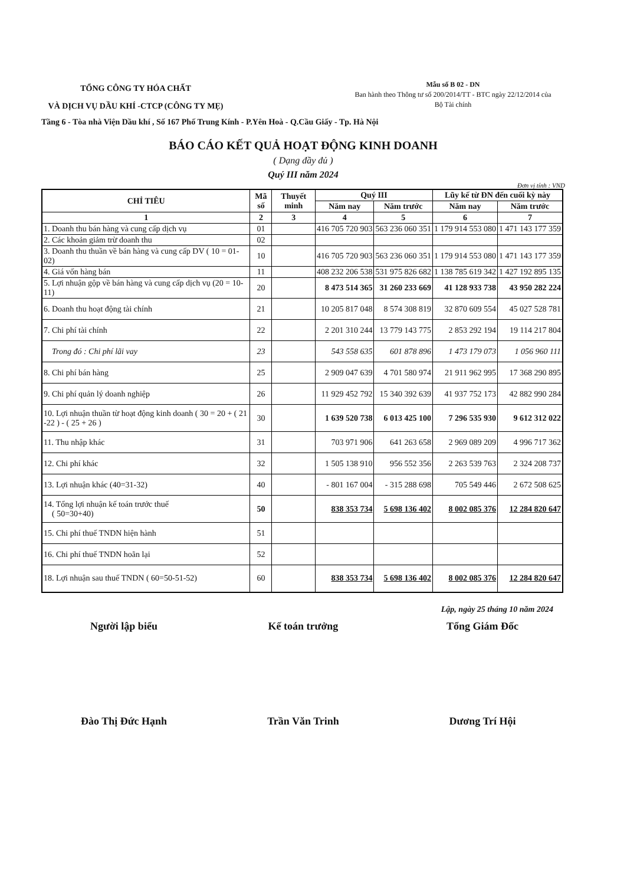TỔNG CÔNG TY HÓA CHẤT
VÀ DỊCH VỤ DẦU KHÍ -CTCP (CÔNG TY MẸ)
Mẫu số B 02 - DN
Ban hành theo Thông tư số 200/2014/TT - BTC ngày 22/12/2014 của
Bộ Tài chính
Tầng 6 - Tòa nhà Viện Dầu khí , Số 167 Phố Trung Kính - P.Yên Hoà - Q.Cầu Giấy - Tp. Hà Nội
BÁO CÁO KẾT QUẢ HOẠT ĐỘNG KINH DOANH
( Dạng đầy đủ )
Quý III năm 2024
Đơn vị tính : VND
| CHỈ TIÊU | Mã số | Thuyết minh | Quý III | | Lũy kế từ ĐN đến cuối kỳ này | |
| --- | --- | --- | --- | --- | --- | --- |
| | | | Năm nay | Năm trước | Năm nay | Năm trước |
| 1 | 2 | 3 | 4 | 5 | 6 | 7 |
| 1. Doanh thu bán hàng và cung cấp dịch vụ | 01 | | 416 705 720 903 | 563 236 060 351 | 1 179 914 553 080 | 1 471 143 177 359 |
| 2. Các khoản giảm trừ doanh thu | 02 | | | | | |
| 3. Doanh thu thuần về bán hàng và cung cấp DV ( 10 = 01-02) | 10 | | 416 705 720 903 | 563 236 060 351 | 1 179 914 553 080 | 1 471 143 177 359 |
| 4. Giá vốn hàng bán | 11 | | 408 232 206 538 | 531 975 826 682 | 1 138 785 619 342 | 1 427 192 895 135 |
| 5. Lợi nhuận gộp về bán hàng và cung cấp dịch vụ (20 = 10-11) | 20 | | 8 473 514 365 | 31 260 233 669 | 41 128 933 738 | 43 950 282 224 |
| 6. Doanh thu hoạt động tài chính | 21 | | 10 205 817 048 | 8 574 308 819 | 32 870 609 554 | 45 027 528 781 |
| 7. Chi phí tài chính | 22 | | 2 201 310 244 | 13 779 143 775 | 2 853 292 194 | 19 114 217 804 |
| Trong đó : Chi phí lãi vay | 23 | | 543 558 635 | 601 878 896 | 1 473 179 073 | 1 056 960 111 |
| 8. Chi phí bán hàng | 25 | | 2 909 047 639 | 4 701 580 974 | 21 911 962 995 | 17 368 290 895 |
| 9. Chi phí quản lý doanh nghiệp | 26 | | 11 929 452 792 | 15 340 392 639 | 41 937 752 173 | 42 882 990 284 |
| 10. Lợi nhuận thuần từ hoạt động kinh doanh ( 30 = 20 + ( 21 -22 ) - ( 25 + 26 ) | 30 | | 1 639 520 738 | 6 013 425 100 | 7 296 535 930 | 9 612 312 022 |
| 11. Thu nhập khác | 31 | | 703 971 906 | 641 263 658 | 2 969 089 209 | 4 996 717 362 |
| 12. Chi phí khác | 32 | | 1 505 138 910 | 956 552 356 | 2 263 539 763 | 2 324 208 737 |
| 13. Lợi nhuận khác (40=31-32) | 40 | | - 801 167 004 | - 315 288 698 | 705 549 446 | 2 672 508 625 |
| 14. Tổng lợi nhuận kế toán trước thuế ( 50=30+40) | 50 | | 838 353 734 | 5 698 136 402 | 8 002 085 376 | 12 284 820 647 |
| 15. Chi phí thuế TNDN hiện hành | 51 | | | | | |
| 16. Chi phí thuế TNDN hoãn lại | 52 | | | | | |
| 18. Lợi nhuận sau thuế TNDN ( 60=50-51-52) | 60 | | 838 353 734 | 5 698 136 402 | 8 002 085 376 | 12 284 820 647 |
Lập, ngày 25 tháng 10 năm 2024
Người lập biểu Kế toán trưởng Tổng Giám Đốc
Đào Thị Đức Hạnh Trần Văn Trinh Dương Trí Hội